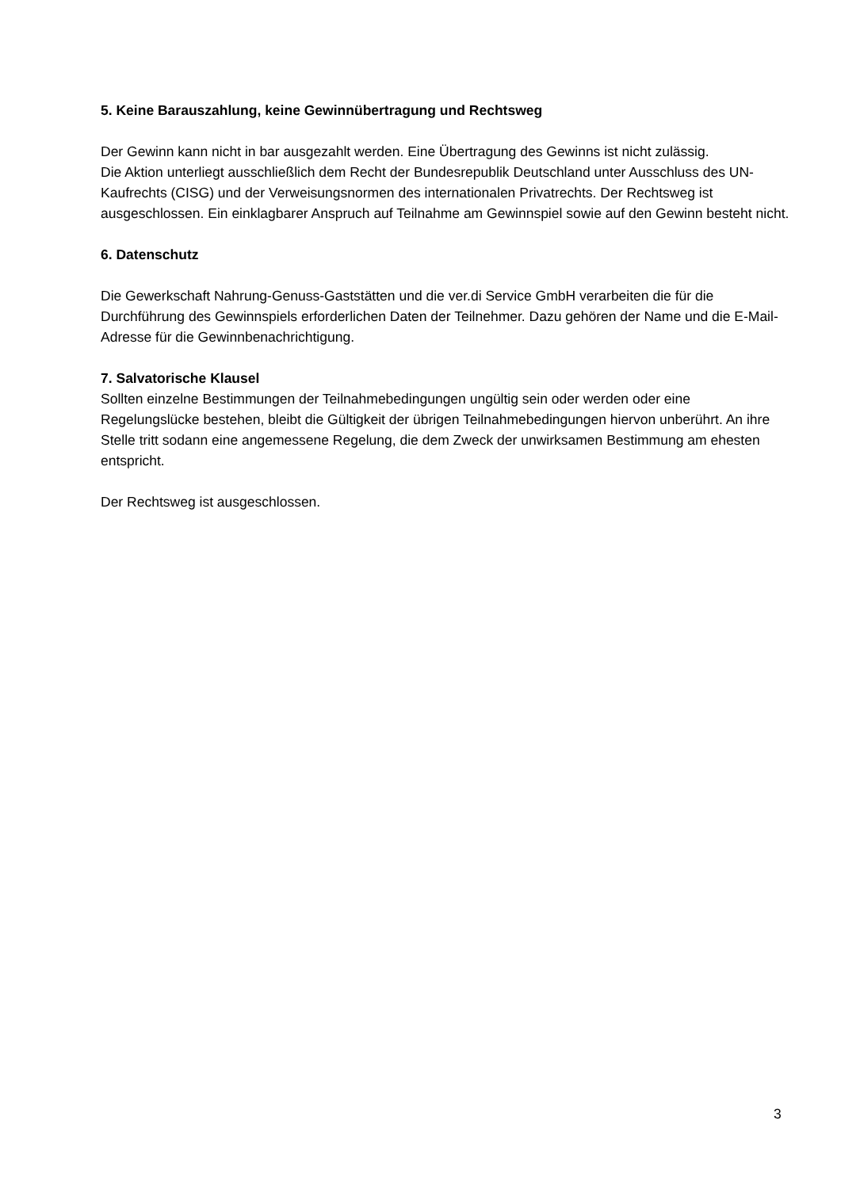5. Keine Barauszahlung, keine Gewinnübertragung und Rechtsweg
Der Gewinn kann nicht in bar ausgezahlt werden. Eine Übertragung des Gewinns ist nicht zulässig.
Die Aktion unterliegt ausschließlich dem Recht der Bundesrepublik Deutschland unter Ausschluss des UN-Kaufrechts (CISG) und der Verweisungsnormen des internationalen Privatrechts. Der Rechtsweg ist ausgeschlossen. Ein einklagbarer Anspruch auf Teilnahme am Gewinnspiel sowie auf den Gewinn besteht nicht.
6. Datenschutz
Die Gewerkschaft Nahrung-Genuss-Gaststätten und die ver.di Service GmbH verarbeiten die für die Durchführung des Gewinnspiels erforderlichen Daten der Teilnehmer. Dazu gehören der Name und die E-Mail-Adresse für die Gewinnbenachrichtigung.
7. Salvatorische Klausel
Sollten einzelne Bestimmungen der Teilnahmebedingungen ungültig sein oder werden oder eine Regelungslücke bestehen, bleibt die Gültigkeit der übrigen Teilnahmebedingungen hiervon unberührt. An ihre Stelle tritt sodann eine angemessene Regelung, die dem Zweck der unwirksamen Bestimmung am ehesten entspricht.
Der Rechtsweg ist ausgeschlossen.
3